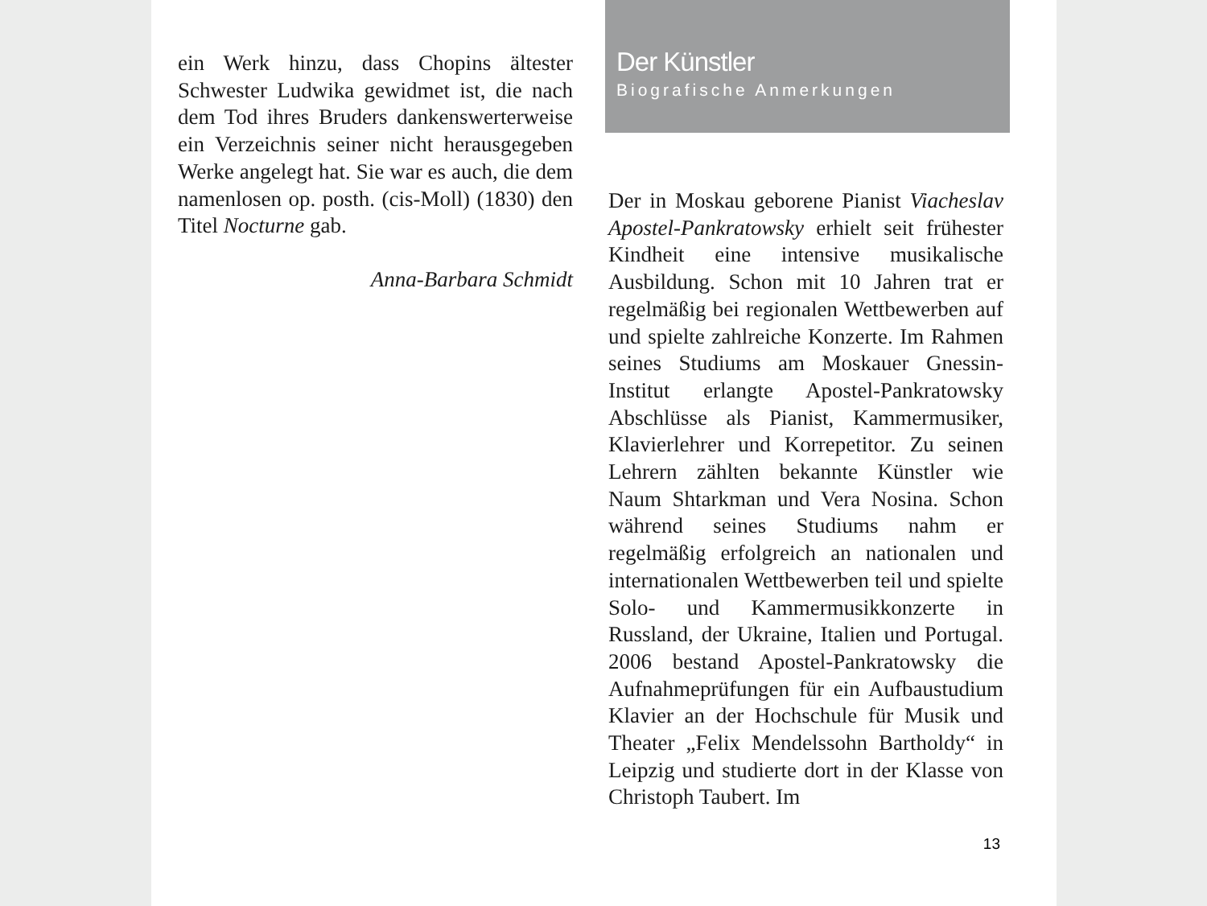ein Werk hinzu, dass Chopins ältester Schwester Ludwika gewidmet ist, die nach dem Tod ihres Bruders dankenswerterweise ein Verzeichnis seiner nicht herausgegeben Werke angelegt hat. Sie war es auch, die dem namenlosen op. posth. (cis-Moll) (1830) den Titel Nocturne gab.
Anna-Barbara Schmidt
Der Künstler
Biografische Anmerkungen
Der in Moskau geborene Pianist Viacheslav Apostel-Pankratowsky erhielt seit frühester Kindheit eine intensive musikalische Ausbildung. Schon mit 10 Jahren trat er regelmäßig bei regionalen Wettbewerben auf und spielte zahlreiche Konzerte. Im Rahmen seines Studiums am Moskauer Gnessin-Institut erlangte Apostel-Pankratowsky Abschlüsse als Pianist, Kammermusiker, Klavierlehrer und Korrepetitor. Zu seinen Lehrern zählten bekannte Künstler wie Naum Shtarkman und Vera Nosina. Schon während seines Studiums nahm er regelmäßig erfolgreich an nationalen und internationalen Wettbewerben teil und spielte Solo- und Kammermusikkonzerte in Russland, der Ukraine, Italien und Portugal. 2006 bestand Apostel-Pankratowsky die Aufnahmeprüfungen für ein Aufbaustudium Klavier an der Hochschule für Musik und Theater „Felix Mendelssohn Bartholdy“ in Leipzig und studierte dort in der Klasse von Christoph Taubert. Im
13